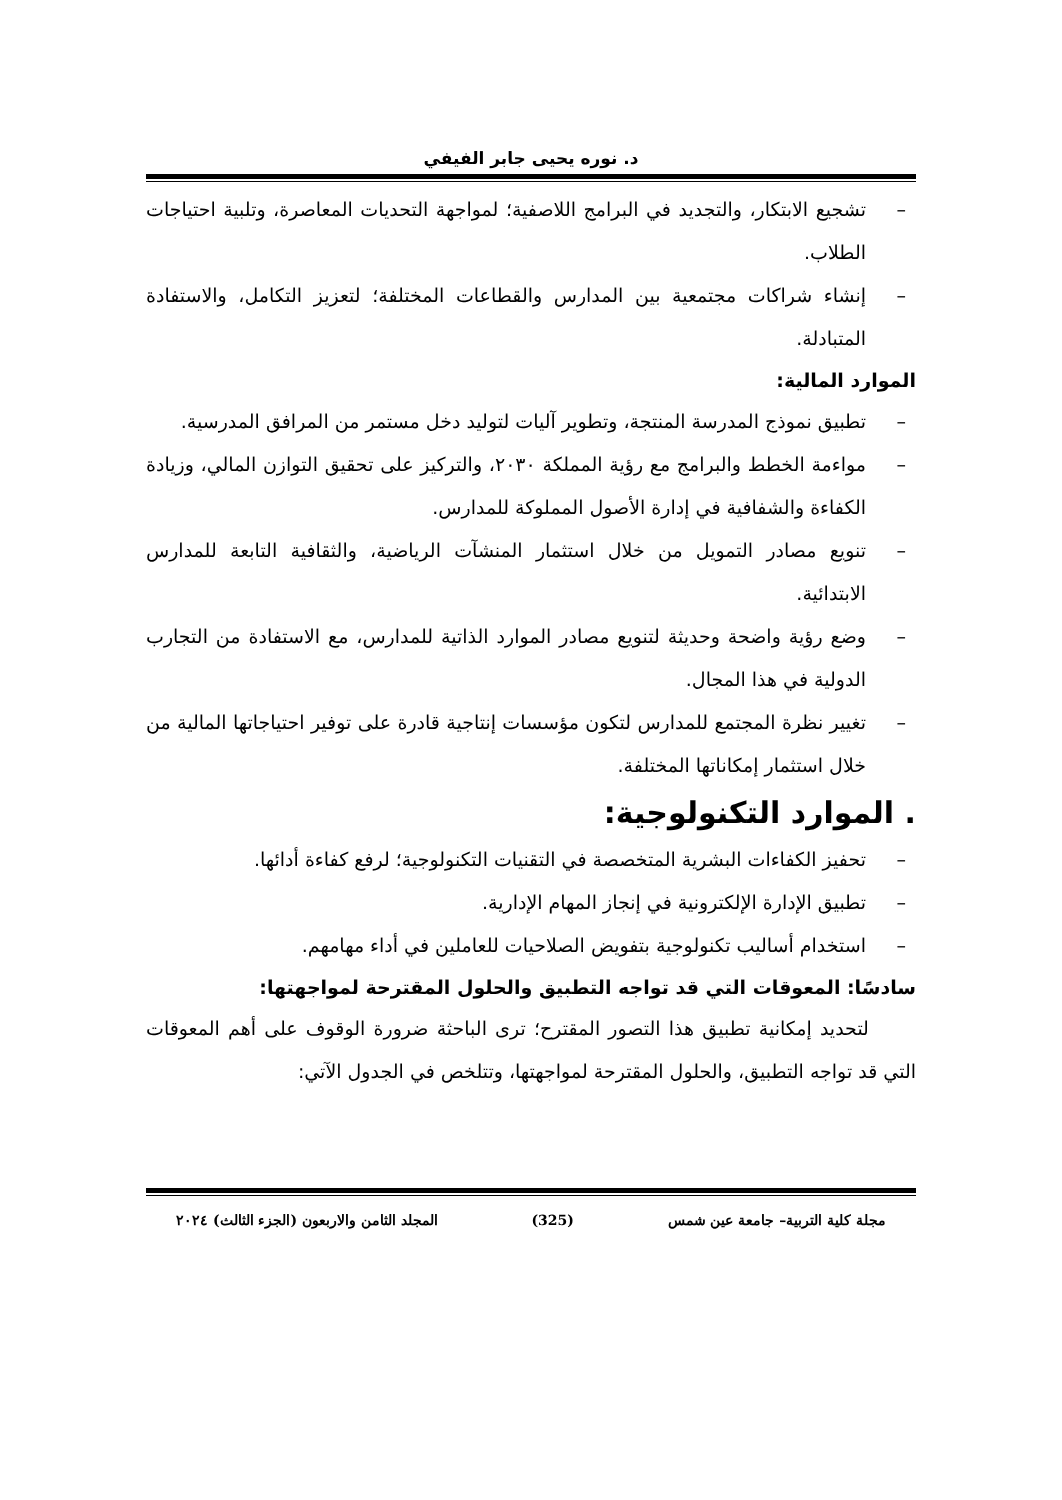د. نوره يحيى جابر الفيفي
– تشجيع الابتكار، والتجديد في البرامج اللاصفية؛ لمواجهة التحديات المعاصرة، وتلبية احتياجات الطلاب.
– إنشاء شراكات مجتمعية بين المدارس والقطاعات المختلفة؛ لتعزيز التكامل، والاستفادة المتبادلة.
الموارد المالية:
– تطبيق نموذج المدرسة المنتجة، وتطوير آليات لتوليد دخل مستمر من المرافق المدرسية.
– مواءمة الخطط والبرامج مع رؤية المملكة ٢٠٣٠، والتركيز على تحقيق التوازن المالي، وزيادة الكفاءة والشفافية في إدارة الأصول المملوكة للمدارس.
– تنويع مصادر التمويل من خلال استثمار المنشآت الرياضية، والثقافية التابعة للمدارس الابتدائية.
– وضع رؤية واضحة وحديثة لتنويع مصادر الموارد الذاتية للمدارس، مع الاستفادة من التجارب الدولية في هذا المجال.
– تغيير نظرة المجتمع للمدارس لتكون مؤسسات إنتاجية قادرة على توفير احتياجاتها المالية من خلال استثمار إمكاناتها المختلفة.
. الموارد التكنولوجية:
– تحفيز الكفاءات البشرية المتخصصة في التقنيات التكنولوجية؛ لرفع كفاءة أدائها.
– تطبيق الإدارة الإلكترونية في إنجاز المهام الإدارية.
– استخدام أساليب تكنولوجية بتفويض الصلاحيات للعاملين في أداء مهامهم.
سادسًا: المعوقات التي قد تواجه التطبيق والحلول المقترحة لمواجهتها:
لتحديد إمكانية تطبيق هذا التصور المقترح؛ ترى الباحثة ضرورة الوقوف على أهم المعوقات التي قد تواجه التطبيق، والحلول المقترحة لمواجهتها، وتتلخص في الجدول الآتي:
مجلة كلية التربية– جامعة عين شمس (325) المجلد الثامن والاربعون (الجزء الثالث) ٢٠٢٤